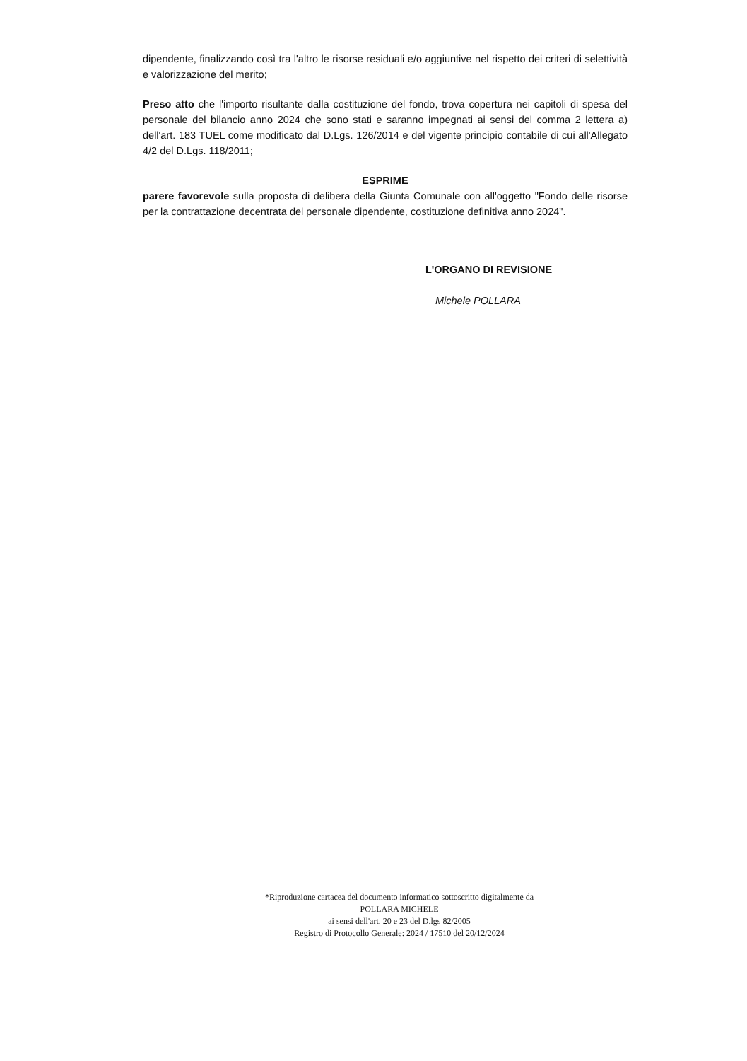dipendente, finalizzando così tra l'altro le risorse residuali e/o aggiuntive nel rispetto dei criteri di selettività e valorizzazione del merito;
Preso atto che l'importo risultante dalla costituzione del fondo, trova copertura nei capitoli di spesa del personale del bilancio anno 2024 che sono stati e saranno impegnati ai sensi del comma 2 lettera a) dell'art. 183 TUEL come modificato dal D.Lgs. 126/2014 e del vigente principio contabile di cui all'Allegato 4/2 del D.Lgs. 118/2011;
ESPRIME
parere favorevole sulla proposta di delibera della Giunta Comunale con all'oggetto "Fondo delle risorse per la contrattazione decentrata del personale dipendente, costituzione definitiva anno 2024".
L'ORGANO DI REVISIONE
Michele POLLARA
*Riproduzione cartacea del documento informatico sottoscritto digitalmente da
POLLARA MICHELE
ai sensi dell'art. 20 e 23 del D.lgs 82/2005
Registro di Protocollo Generale: 2024 / 17510 del 20/12/2024